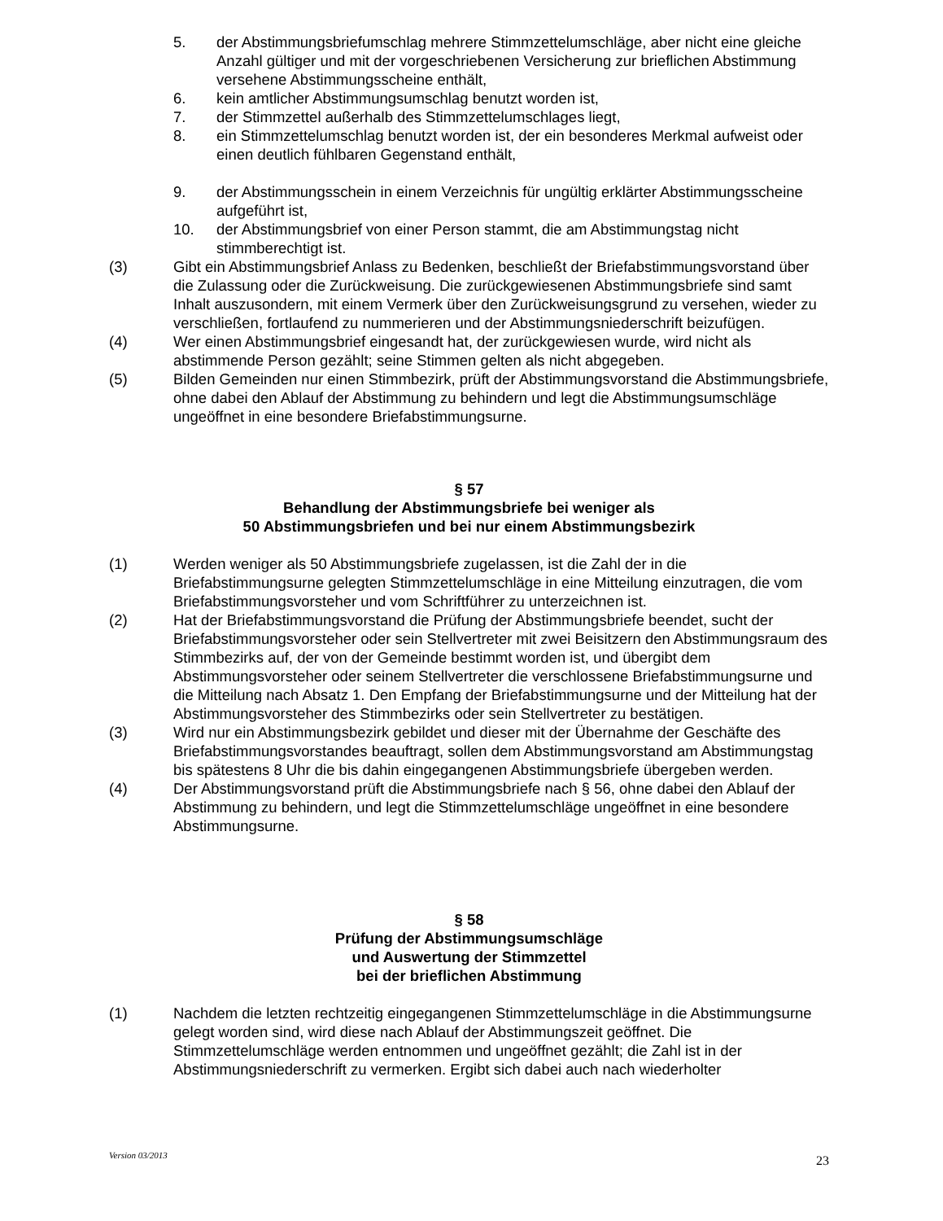5. der Abstimmungsbriefumschlag mehrere Stimmzettelumschläge, aber nicht eine gleiche Anzahl gültiger und mit der vorgeschriebenen Versicherung zur brieflichen Abstimmung versehene Abstimmungsscheine enthält,
6. kein amtlicher Abstimmungsumschlag benutzt worden ist,
7. der Stimmzettel außerhalb des Stimmzettelumschlages liegt,
8. ein Stimmzettelumschlag benutzt worden ist, der ein besonderes Merkmal aufweist oder einen deutlich fühlbaren Gegenstand enthält,
9. der Abstimmungsschein in einem Verzeichnis für ungültig erklärter Abstimmungsscheine aufgeführt ist,
10. der Abstimmungsbrief von einer Person stammt, die am Abstimmungstag nicht stimmberechtigt ist.
(3) Gibt ein Abstimmungsbrief Anlass zu Bedenken, beschließt der Briefabstimmungsvorstand über die Zulassung oder die Zurückweisung. Die zurückgewiesenen Abstimmungsbriefe sind samt Inhalt auszusondern, mit einem Vermerk über den Zurückweisungsgrund zu versehen, wieder zu verschließen, fortlaufend zu nummerieren und der Abstimmungsniederschrift beizufügen.
(4) Wer einen Abstimmungsbrief eingesandt hat, der zurückgewiesen wurde, wird nicht als abstimmende Person gezählt; seine Stimmen gelten als nicht abgegeben.
(5) Bilden Gemeinden nur einen Stimmbezirk, prüft der Abstimmungsvorstand die Abstimmungsbriefe, ohne dabei den Ablauf der Abstimmung zu behindern und legt die Abstimmungsumschläge ungeöffnet in eine besondere Briefabstimmungsurne.
§ 57
Behandlung der Abstimmungsbriefe bei weniger als
50 Abstimmungsbriefen und bei nur einem Abstimmungsbezirk
(1) Werden weniger als 50 Abstimmungsbriefe zugelassen, ist die Zahl der in die Briefabstimmungsurne gelegten Stimmzettelumschläge in eine Mitteilung einzutragen, die vom Briefabstimmungsvorsteher und vom Schriftführer zu unterzeichnen ist.
(2) Hat der Briefabstimmungsvorstand die Prüfung der Abstimmungsbriefe beendet, sucht der Briefabstimmungsvorsteher oder sein Stellvertreter mit zwei Beisitzern den Abstimmungsraum des Stimmbezirks auf, der von der Gemeinde bestimmt worden ist, und übergibt dem Abstimmungsvorsteher oder seinem Stellvertreter die verschlossene Briefabstimmungsurne und die Mitteilung nach Absatz 1. Den Empfang der Briefabstimmungsurne und der Mitteilung hat der Abstimmungsvorsteher des Stimmbezirks oder sein Stellvertreter zu bestätigen.
(3) Wird nur ein Abstimmungsbezirk gebildet und dieser mit der Übernahme der Geschäfte des Briefabstimmungsvorstandes beauftragt, sollen dem Abstimmungsvorstand am Abstimmungstag bis spätestens 8 Uhr die bis dahin eingegangenen Abstimmungsbriefe übergeben werden.
(4) Der Abstimmungsvorstand prüft die Abstimmungsbriefe nach § 56, ohne dabei den Ablauf der Abstimmung zu behindern, und legt die Stimmzettelumschläge ungeöffnet in eine besondere Abstimmungsurne.
§ 58
Prüfung der Abstimmungsumschläge
und Auswertung der Stimmzettel
bei der brieflichen Abstimmung
(1) Nachdem die letzten rechtzeitig eingegangenen Stimmzettelumschläge in die Abstimmungsurne gelegt worden sind, wird diese nach Ablauf der Abstimmungszeit geöffnet. Die Stimmzettelumschläge werden entnommen und ungeöffnet gezählt; die Zahl ist in der Abstimmungsniederschrift zu vermerken. Ergibt sich dabei auch nach wiederholter
Version 03/2013 23